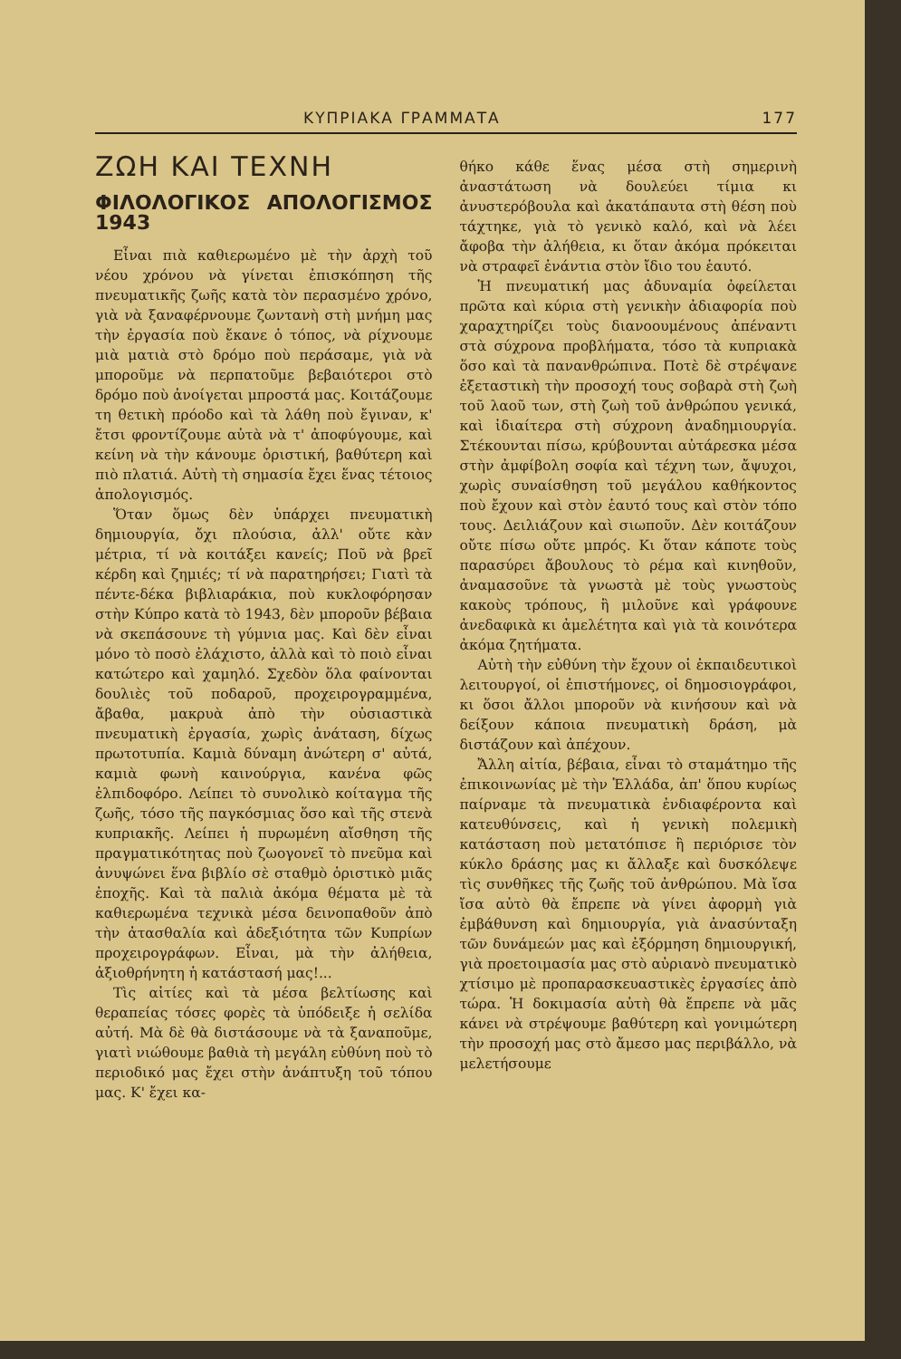ΚΥΠΡΙΑΚΑ ΓΡΑΜΜΑΤΑ 177
ΖΩΗ ΚΑΙ ΤΕΧΝΗ
ΦΙΛΟΛΟΓΙΚΟΣ ΑΠΟΛΟΓΙΣΜΟΣ 1943
Εἶναι πιὰ καθιερωμένο μὲ τὴν ἀρχὴ τοῦ νέου χρόνου νὰ γίνεται ἐπισκόπηση τῆς πνευματικῆς ζωῆς κατὰ τὸν περασμένο χρόνο, γιὰ νὰ ξαναφέρνουμε ζωντανὴ στὴ μνήμη μας τὴν ἐργασία ποὺ ἔκανε ὁ τόπος, νὰ ρίχνουμε μιὰ ματιὰ στὸ δρόμο ποὺ περάσαμε, γιὰ νὰ μποροῦμε νὰ περπατοῦμε βεβαιότεροι στὸ δρόμο ποὺ ἀνοίγεται μπροστά μας. Κοιτάζουμε τη θετικὴ πρόοδο καὶ τὰ λάθη ποὺ ἔγιναν, κ' ἔτσι φροντίζουμε αὐτὰ νὰ τ' ἀποφύγουμε, καὶ κείνη νὰ τὴν κάνουμε ὁριστική, βαθύτερη καὶ πιὸ πλατιά. Αὐτὴ τὴ σημασία ἔχει ἕνας τέτοιος ἀπολογισμός.
Ὅταν ὅμως δὲν ὑπάρχει πνευματικὴ δημιουργία, ὄχι πλούσια, ἀλλ' οὔτε κὰν μέτρια, τί νὰ κοιτάξει κανείς; Ποῦ νὰ βρεῖ κέρδη καὶ ζημιές; τί νὰ παρατηρήσει; Γιατὶ τὰ πέντε-δέκα βιβλιαράκια, ποὺ κυκλοφόρησαν στὴν Κύπρο κατὰ τὸ 1943, δὲν μποροῦν βέβαια νὰ σκεπάσουνε τὴ γύμνια μας. Καὶ δὲν εἶναι μόνο τὸ ποσὸ ἐλάχιστο, ἀλλὰ καὶ τὸ ποιὸ εἶναι κατώτερο καὶ χαμηλό. Σχεδὸν ὅλα φαίνονται δουλιὲς τοῦ ποδαροῦ, προχειρογραμμένα, ἄβαθα, μακρυὰ ἀπὸ τὴν οὐσιαστικὰ πνευματικὴ ἐργασία, χωρὶς ἀνάταση, δίχως πρωτοτυπία. Καμιὰ δύναμη ἀνώτερη σ' αὐτά, καμιὰ φωνὴ καινούργια, κανένα φῶς ἐλπιδοφόρο. Λείπει τὸ συνολικὸ κοίταγμα τῆς ζωῆς, τόσο τῆς παγκόσμιας ὅσο καὶ τῆς στενὰ κυπριακῆς. Λείπει ἡ πυρωμένη αἴσθηση τῆς πραγματικότητας ποὺ ζωογονεῖ τὸ πνεῦμα καὶ ἀνυψώνει ἕνα βιβλίο σὲ σταθμὸ ὁριστικὸ μιᾶς ἐποχῆς. Καὶ τὰ παλιὰ ἀκόμα θέματα μὲ τὰ καθιερωμένα τεχνικὰ μέσα δεινοπαθοῦν ἀπὸ τὴν ἀτασθαλία καὶ ἀδεξιότητα τῶν Κυπρίων προχειρογράφων. Εἶναι, μὰ τὴν ἀλήθεια, ἀξιοθρήνητη ἡ κατάστασή μας!...
Τὶς αἰτίες καὶ τὰ μέσα βελτίωσης καὶ θεραπείας τόσες φορὲς τὰ ὑπόδειξε ἡ σελίδα αὐτή. Μὰ δὲ θὰ διστάσουμε νὰ τὰ ξαναποῦμε, γιατὶ νιώθουμε βαθιὰ τὴ μεγάλη εὐθύνη ποὺ τὸ περιοδικό μας ἔχει στὴν ἀνάπτυξη τοῦ τόπου μας. Κ' ἔχει κα-
θήκο κάθε ἕνας μέσα στὴ σημερινὴ ἀναστάτωση νὰ δουλεύει τίμια κι ἀνυστερόβουλα καὶ ἀκατάπαυτα στὴ θέση ποὺ τάχτηκε, γιὰ τὸ γενικὸ καλό, καὶ νὰ λέει ἄφοβα τὴν ἀλήθεια, κι ὅταν ἀκόμα πρόκειται νὰ στραφεῖ ἐνάντια στὸν ἴδιο του ἑαυτό.
Ἡ πνευματική μας ἀδυναμία ὀφείλεται πρῶτα καὶ κύρια στὴ γενικὴν ἀδιαφορία ποὺ χαραχτηρίζει τοὺς διανοουμένους ἀπέναντι στὰ σύχρονα προβλήματα, τόσο τὰ κυπριακὰ ὅσο καὶ τὰ πανανθρώπινα. Ποτὲ δὲ στρέψανε ἐξεταστικὴ τὴν προσοχή τους σοβαρὰ στὴ ζωὴ τοῦ λαοῦ των, στὴ ζωὴ τοῦ ἀνθρώπου γενικά, καὶ ἰδιαίτερα στὴ σύχρονη ἀναδημιουργία. Στέκουνται πίσω, κρύβουνται αὐτάρεσκα μέσα στὴν ἀμφίβολη σοφία καὶ τέχνη των, ἄψυχοι, χωρὶς συναίσθηση τοῦ μεγάλου καθήκοντος ποὺ ἔχουν καὶ στὸν ἑαυτό τους καὶ στὸν τόπο τους. Δειλιάζουν καὶ σιωποῦν. Δὲν κοιτάζουν οὔτε πίσω οὔτε μπρός. Κι ὅταν κάποτε τοὺς παρασύρει ἄβουλους τὸ ρέμα καὶ κινηθοῦν, ἀναμασοῦνε τὰ γνωστὰ μὲ τοὺς γνωστοὺς κακοὺς τρόπους, ἢ μιλοῦνε καὶ γράφουνε ἀνεδαφικὰ κι ἀμελέτητα καὶ γιὰ τὰ κοινότερα ἀκόμα ζητήματα.
Αὐτὴ τὴν εὐθύνη τὴν ἔχουν οἱ ἐκπαιδευτικοὶ λειτουργοί, οἱ ἐπιστήμονες, οἱ δημοσιογράφοι, κι ὅσοι ἄλλοι μποροῦν νὰ κινήσουν καὶ νὰ δείξουν κάποια πνευματικὴ δράση, μὰ διστάζουν καὶ ἀπέχουν.
Ἄλλη αἰτία, βέβαια, εἶναι τὸ σταμάτημο τῆς ἐπικοινωνίας μὲ τὴν Ἑλλάδα, ἀπ' ὅπου κυρίως παίρναμε τὰ πνευματικὰ ἐνδιαφέροντα καὶ κατευθύνσεις, καὶ ἡ γενικὴ πολεμικὴ κατάσταση ποὺ μετατόπισε ἢ περιόρισε τὸν κύκλο δράσης μας κι ἄλλαξε καὶ δυσκόλεψε τὶς συνθῆκες τῆς ζωῆς τοῦ ἀνθρώπου. Μὰ ἴσα ἴσα αὐτὸ θὰ ἔπρεπε νὰ γίνει ἀφορμὴ γιὰ ἐμβάθυνση καὶ δημιουργία, γιὰ ἀνασύνταξη τῶν δυνάμεών μας καὶ ἐξόρμηση δημιουργική, γιὰ προετοιμασία μας στὸ αὐριανὸ πνευματικὸ χτίσιμο μὲ προπαρασκευαστικὲς ἐργασίες ἀπὸ τώρα. Ἡ δοκιμασία αὐτὴ θὰ ἔπρεπε νὰ μᾶς κάνει νὰ στρέψουμε βαθύτερη καὶ γονιμώτερη τὴν προσοχή μας στὸ ἄμεσο μας περιβάλλο, νὰ μελετήσουμε